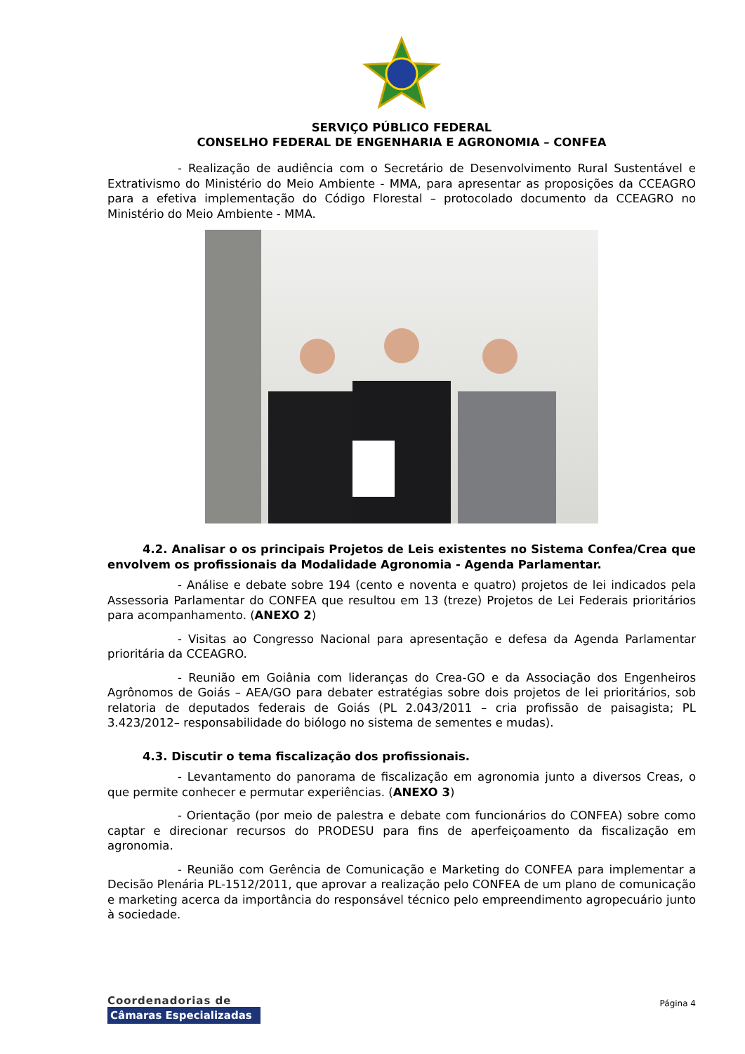SERVIÇO PÚBLICO FEDERAL
CONSELHO FEDERAL DE ENGENHARIA E AGRONOMIA – CONFEA
- Realização de audiência com o Secretário de Desenvolvimento Rural Sustentável e Extrativismo do Ministério do Meio Ambiente - MMA, para apresentar as proposições da CCEAGRO para a efetiva implementação do Código Florestal – protocolado documento da CCEAGRO no Ministério do Meio Ambiente - MMA.
4.2. Analisar o os principais Projetos de Leis existentes no Sistema Confea/Crea que envolvem os profissionais da Modalidade Agronomia - Agenda Parlamentar.
- Análise e debate sobre 194 (cento e noventa e quatro) projetos de lei indicados pela Assessoria Parlamentar do CONFEA que resultou em 13 (treze) Projetos de Lei Federais prioritários para acompanhamento. (ANEXO 2)
- Visitas ao Congresso Nacional para apresentação e defesa da Agenda Parlamentar prioritária da CCEAGRO.
- Reunião em Goiânia com lideranças do Crea-GO e da Associação dos Engenheiros Agrônomos de Goiás – AEA/GO para debater estratégias sobre dois projetos de lei prioritários, sob relatoria de deputados federais de Goiás (PL 2.043/2011 – cria profissão de paisagista; PL 3.423/2012– responsabilidade do biólogo no sistema de sementes e mudas).
4.3. Discutir o tema fiscalização dos profissionais.
- Levantamento do panorama de fiscalização em agronomia junto a diversos Creas, o que permite conhecer e permutar experiências. (ANEXO 3)
- Orientação (por meio de palestra e debate com funcionários do CONFEA) sobre como captar e direcionar recursos do PRODESU para fins de aperfeiçoamento da fiscalização em agronomia.
- Reunião com Gerência de Comunicação e Marketing do CONFEA para implementar a Decisão Plenária PL-1512/2011, que aprovar a realização pelo CONFEA de um plano de comunicação e marketing acerca da importância do responsável técnico pelo empreendimento agropecuário junto à sociedade.
Coordenadorias de
Câmaras Especializadas
Página 4